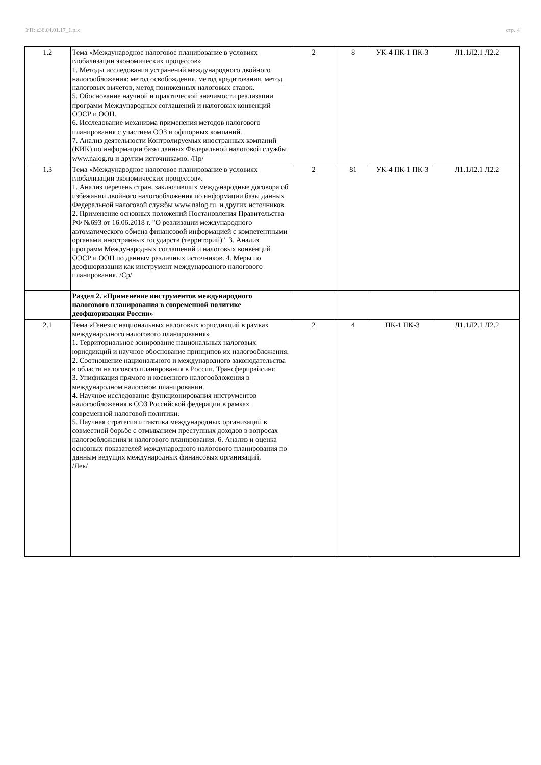УП: z38.04.01.17_1.plx стр. 4
| 1.2 | Тема «Международное налоговое планирование в условиях глобализации экономических процессов» 1. Методы исследования устранений международного двойного налогообложения: метод освобождения, метод кредитования, метод налоговых вычетов, метод пониженных налоговых ставок. 5. Обоснование научной и практической значимости реализации программ Международных соглашений и налоговых конвенций ОЭСР и ООН. 6. Исследование механизма применения методов налогового планирования с участием ОЭЗ и офшорных компаний. 7. Анализ деятельности Контролируемых иностранных компаний (КИК) по информации базы данных Федеральной налоговой службы www.nalog.ru и другим источникамю. /Пр/ | 2 | 8 | УК-4 ПК-1 ПК-3 | Л1.1Л2.1 Л2.2 |
| 1.3 | Тема «Международное налоговое планирование в условиях глобализации экономических процессов». 1. Анализ перечень стран, заключивших международные договора об избежании двойного налогообложения по информации базы данных Федеральной налоговой службы www.nalog.ru. и других источников. 2. Применение основных положений Постановления Правительства РФ №693 от 16.06.2018 г. "О реализации международного автоматического обмена финансовой информацией с компетентными органами иностранных государств (территорий)". 3. Анализ программ Международных соглашений и налоговых конвенций ОЭСР и ООН по данным различных источников. 4. Меры по деофшоризации как инструмент международного налогового планирования. /Ср/ | 2 | 81 | УК-4 ПК-1 ПК-3 | Л1.1Л2.1 Л2.2 |
| | Раздел 2. «Применение инструментов международного налогового планирования в современной политике деофшоризации России» | | | | |
| 2.1 | Тема «Генезис национальных налоговых юрисдикций в рамках международного налогового планирования» 1. Территориальное зонирование национальных налоговых юрисдикций и научное обоснование принципов их налогообложения. 2. Соотношение национального и международного законодательства в области налогового планирования в России. Трансферпрайсинг. 3. Унификация прямого и косвенного налогообложения в международном налоговом планировании. 4. Научное исследование функционирования инструментов налогообложения в ОЭЗ Российской федерации в рамках современной налоговой политики. 5. Научная стратегия и тактика международных организаций в совместной борьбе с отмыванием преступных доходов в вопросах налогообложения и налогового планирования. 6. Анализ и оценка основных показателей международного налогового планирования по данным ведущих международных финансовых организаций. /Лек/ | 2 | 4 | ПК-1 ПК-3 | Л1.1Л2.1 Л2.2 |